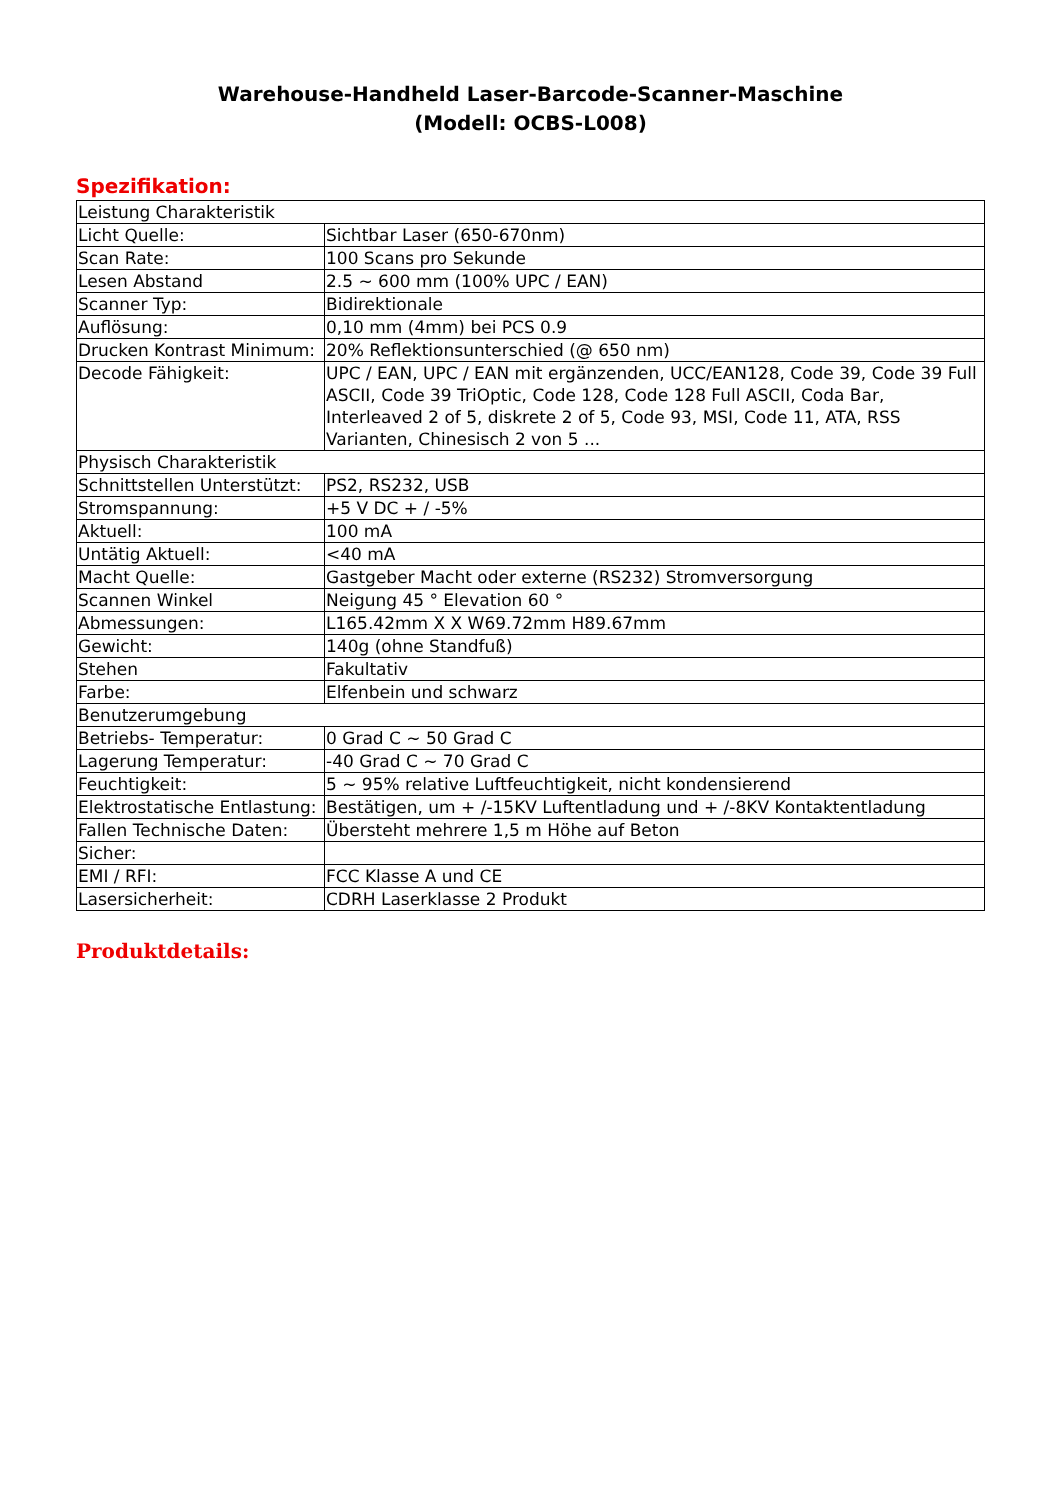Warehouse-Handheld Laser-Barcode-Scanner-Maschine
(Modell: OCBS-L008)
Spezifikation:
| Leistung Charakteristik | |
| Licht Quelle: | Sichtbar Laser (650-670nm) |
| Scan Rate: | 100 Scans pro Sekunde |
| Lesen Abstand | 2.5 ~ 600 mm (100% UPC / EAN) |
| Scanner Typ: | Bidirektionale |
| Auflösung: | 0,10 mm (4mm) bei PCS 0.9 |
| Drucken Kontrast Minimum: | 20% Reflektionsunterschied (@ 650 nm) |
| Decode Fähigkeit: | UPC / EAN, UPC / EAN mit ergänzenden, UCC/EAN128, Code 39, Code 39 Full ASCII, Code 39 TriOptic, Code 128, Code 128 Full ASCII, Coda Bar, Interleaved 2 of 5, diskrete 2 of 5, Code 93, MSI, Code 11, ATA, RSS Varianten, Chinesisch 2 von 5 ... |
| Physisch Charakteristik | |
| Schnittstellen Unterstützt: | PS2, RS232, USB |
| Stromspannung: | +5 V DC + / -5% |
| Aktuell: | 100 mA |
| Untätig Aktuell: | <40 mA |
| Macht Quelle: | Gastgeber Macht oder externe (RS232) Stromversorgung |
| Scannen Winkel | Neigung 45 ° Elevation 60 ° |
| Abmessungen: | L165.42mm X X W69.72mm H89.67mm |
| Gewicht: | 140g (ohne Standfuß) |
| Stehen | Fakultativ |
| Farbe: | Elfenbein und schwarz |
| Benutzerumgebung | |
| Betriebs- Temperatur: | 0 Grad C ~ 50 Grad C |
| Lagerung Temperatur: | -40 Grad C ~ 70 Grad C |
| Feuchtigkeit: | 5 ~ 95% relative Luftfeuchtigkeit, nicht kondensierend |
| Elektrostatische Entlastung: | Bestätigen, um + /-15KV Luftentladung und + /-8KV Kontaktentladung |
| Fallen Technische Daten: | Übersteht mehrere 1,5 m Höhe auf Beton |
| Sicher: | |
| EMI / RFI: | FCC Klasse A und CE |
| Lasersicherheit: | CDRH Laserklasse 2 Produkt |
Produktdetails: